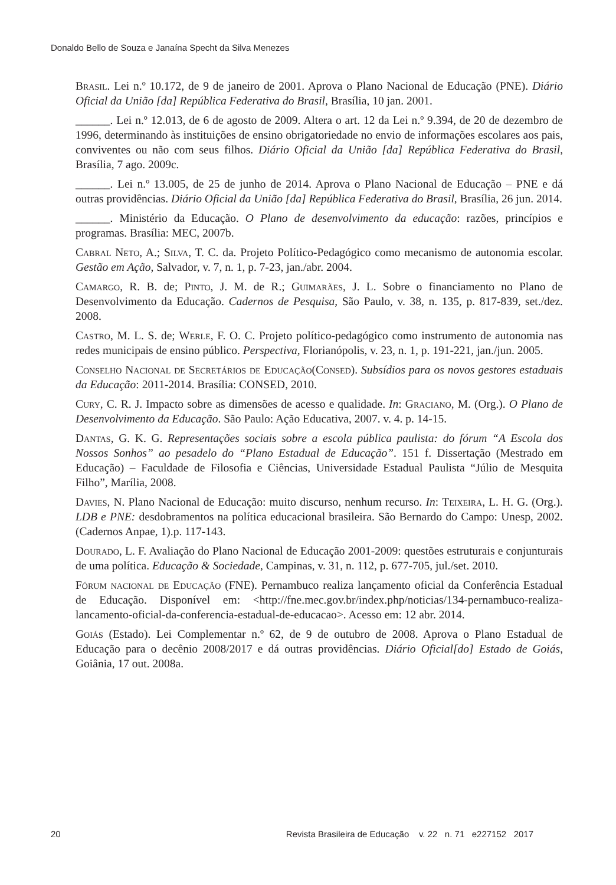Donaldo Bello de Souza e Janaína Specht da Silva Menezes
Brasil. Lei n.º 10.172, de 9 de janeiro de 2001. Aprova o Plano Nacional de Educação (PNE). Diário Oficial da União [da] República Federativa do Brasil, Brasília, 10 jan. 2001.
______. Lei n.º 12.013, de 6 de agosto de 2009. Altera o art. 12 da Lei n.º 9.394, de 20 de dezembro de 1996, determinando às instituições de ensino obrigatoriedade no envio de informações escolares aos pais, conviventes ou não com seus filhos. Diário Oficial da União [da] República Federativa do Brasil, Brasília, 7 ago. 2009c.
______. Lei n.º 13.005, de 25 de junho de 2014. Aprova o Plano Nacional de Educação – PNE e dá outras providências. Diário Oficial da União [da] República Federativa do Brasil, Brasília, 26 jun. 2014.
______. Ministério da Educação. O Plano de desenvolvimento da educação: razões, princípios e programas. Brasília: MEC, 2007b.
Cabral Neto, A.; Silva, T. C. da. Projeto Político-Pedagógico como mecanismo de autonomia escolar. Gestão em Ação, Salvador, v. 7, n. 1, p. 7-23, jan./abr. 2004.
Camargo, R. B. de; Pinto, J. M. de R.; Guimarães, J. L. Sobre o financiamento no Plano de Desenvolvimento da Educação. Cadernos de Pesquisa, São Paulo, v. 38, n. 135, p. 817-839, set./dez. 2008.
Castro, M. L. S. de; Werle, F. O. C. Projeto político-pedagógico como instrumento de autonomia nas redes municipais de ensino público. Perspectiva, Florianópolis, v. 23, n. 1, p. 191-221, jan./jun. 2005.
Conselho Nacional de Secretários de Educação(Consed). Subsídios para os novos gestores estaduais da Educação: 2011-2014. Brasília: CONSED, 2010.
Cury, C. R. J. Impacto sobre as dimensões de acesso e qualidade. In: Graciano, M. (Org.). O Plano de Desenvolvimento da Educação. São Paulo: Ação Educativa, 2007. v. 4. p. 14-15.
Dantas, G. K. G. Representações sociais sobre a escola pública paulista: do fórum “A Escola dos Nossos Sonhos” ao pesadelo do “Plano Estadual de Educação”. 151 f. Dissertação (Mestrado em Educação) – Faculdade de Filosofia e Ciências, Universidade Estadual Paulista “Júlio de Mesquita Filho”, Marília, 2008.
Davies, N. Plano Nacional de Educação: muito discurso, nenhum recurso. In: Teixeira, L. H. G. (Org.). LDB e PNE: desdobramentos na política educacional brasileira. São Bernardo do Campo: Unesp, 2002. (Cadernos Anpae, 1).p. 117-143.
Dourado, L. F. Avaliação do Plano Nacional de Educação 2001-2009: questões estruturais e conjunturais de uma política. Educação & Sociedade, Campinas, v. 31, n. 112, p. 677-705, jul./set. 2010.
Fórum nacional de Educação (FNE). Pernambuco realiza lançamento oficial da Conferência Estadual de Educação. Disponível em: <http://fne.mec.gov.br/index.php/noticias/134-pernambuco-realiza-lancamento-oficial-da-conferencia-estadual-de-educacao>. Acesso em: 12 abr. 2014.
Goiás (Estado). Lei Complementar n.º 62, de 9 de outubro de 2008. Aprova o Plano Estadual de Educação para o decênio 2008/2017 e dá outras providências. Diário Oficial[do] Estado de Goiás, Goiânia, 17 out. 2008a.
20 Revista Brasileira de Educação v. 22 n. 71 e227152 2017